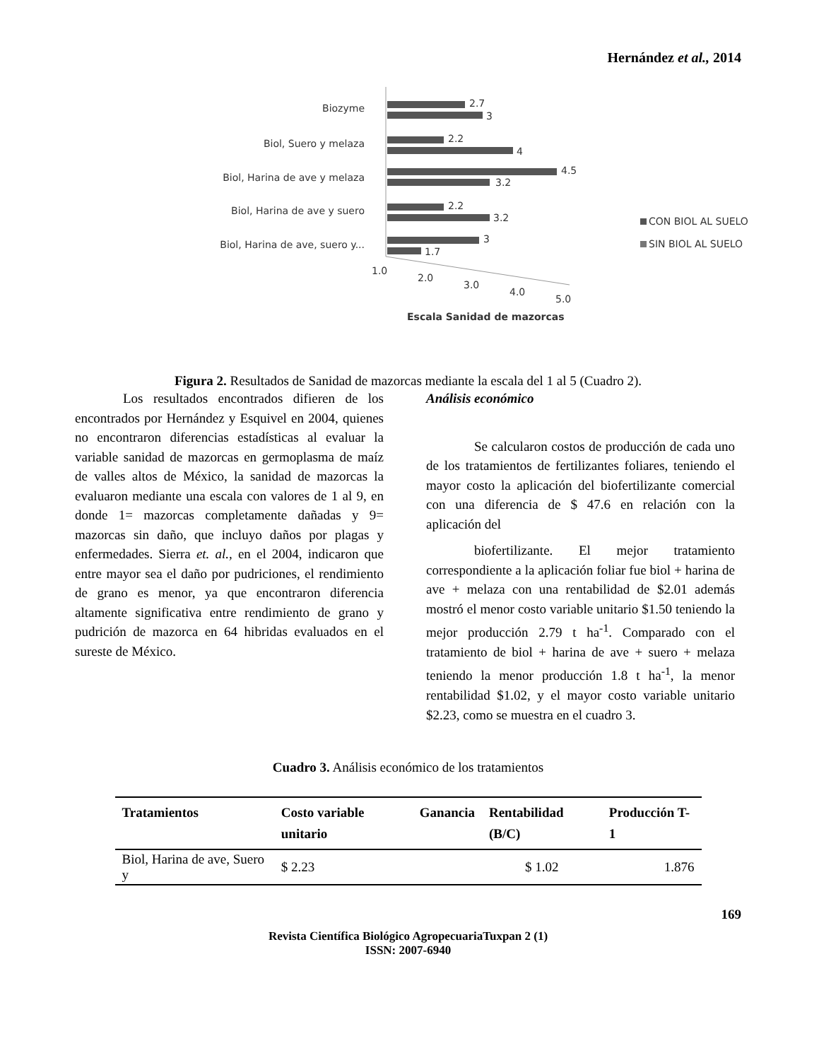Hernández et al., 2014
Biozyme
Biol, Suero y melaza
Biol, Harina de ave y melaza
Biol, Harina de ave y suero
Biol, Harina de ave, suero y...
2.7
3
2.2
4
4.5
3.2
2.2
3.2
3
1.7
1.0
2.0
3.0
4.0
5.0
Escala Sanidad de mazorcas
CON BIOL AL SUELO
SIN BIOL AL SUELO
Figura 2. Resultados de Sanidad de mazorcas mediante la escala del 1 al 5 (Cuadro 2).
Los resultados encontrados difieren de los encontrados por Hernández y Esquivel en 2004, quienes no encontraron diferencias estadísticas al evaluar la variable sanidad de mazorcas en germoplasma de maíz de valles altos de México, la sanidad de mazorcas la evaluaron mediante una escala con valores de 1 al 9, en donde 1= mazorcas completamente dañadas y 9= mazorcas sin daño, que incluyo daños por plagas y enfermedades. Sierra et. al., en el 2004, indicaron que entre mayor sea el daño por pudriciones, el rendimiento de grano es menor, ya que encontraron diferencia altamente significativa entre rendimiento de grano y pudrición de mazorca en 64 hibridas evaluados en el sureste de México.
Análisis económico
Se calcularon costos de producción de cada uno de los tratamientos de fertilizantes foliares, teniendo el mayor costo la aplicación del biofertilizante comercial con una diferencia de $ 47.6 en relación con la aplicación del
biofertilizante. El mejor tratamiento correspondiente a la aplicación foliar fue biol + harina de ave + melaza con una rentabilidad de $2.01 además mostró el menor costo variable unitario $1.50 teniendo la mejor producción 2.79 t ha<sup>-1</sup>. Comparado con el tratamiento de biol + harina de ave + suero + melaza teniendo la menor producción 1.8 t ha<sup>-1</sup>, la menor rentabilidad $1.02, y el mayor costo variable unitario $2.23, como se muestra en el cuadro 3.
Cuadro 3. Análisis económico de los tratamientos
| Tratamientos | Costo variable unitario | Ganancia | Rentabilidad (B/C) | Producción T-1 |
| --- | --- | --- | --- | --- |
| Biol, Harina de ave, Suero y | $ 2.23 | | $ 1.02 | 1.876 |
169
Revista Científica Biológico AgropecuariaTuxpan 2 (1)
ISSN: 2007-6940